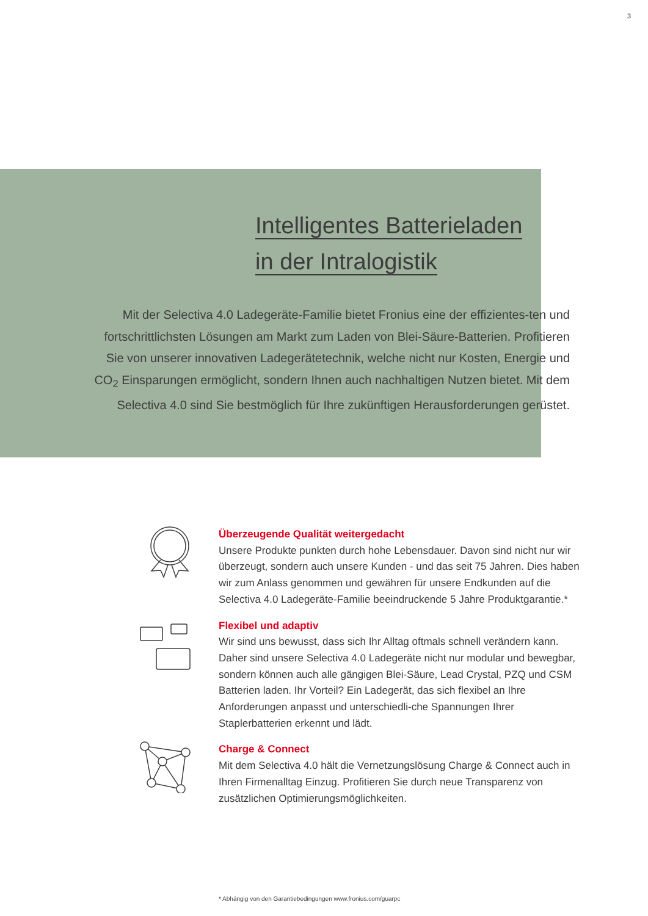3
Intelligentes Batterieladen
in der Intralogistik
Mit der Selectiva 4.0 Ladegeräte-Familie bietet Fronius eine der effizientes-ten und fortschrittlichsten Lösungen am Markt zum Laden von Blei-Säure-Batterien. Profitieren Sie von unserer innovativen Ladegerätetechnik, welche nicht nur Kosten, Energie und CO<sub>2</sub> Einsparungen ermöglicht, sondern Ihnen auch nachhaltigen Nutzen bietet. Mit dem Selectiva 4.0 sind Sie bestmöglich für Ihre zukünftigen Herausforderungen gerüstet.
Überzeugende Qualität weitergedacht
Unsere Produkte punkten durch hohe Lebensdauer. Davon sind nicht nur wir überzeugt, sondern auch unsere Kunden - und das seit 75 Jahren. Dies haben wir zum Anlass genommen und gewähren für unsere Endkunden auf die Selectiva 4.0 Ladegeräte-Familie beeindruckende 5 Jahre Produktgarantie.*
Flexibel und adaptiv
Wir sind uns bewusst, dass sich Ihr Alltag oftmals schnell verändern kann. Daher sind unsere Selectiva 4.0 Ladegeräte nicht nur modular und bewegbar, sondern können auch alle gängigen Blei-Säure, Lead Crystal, PZQ und CSM Batterien laden. Ihr Vorteil? Ein Ladegerät, das sich flexibel an Ihre Anforderungen anpasst und unterschiedli-che Spannungen Ihrer Staplerbatterien erkennt und lädt.
Charge & Connect
Mit dem Selectiva 4.0 hält die Vernetzungslösung Charge & Connect auch in Ihren Firmenalltag Einzug. Profitieren Sie durch neue Transparenz von zusätzlichen Optimierungsmöglichkeiten.
* Abhängig von den Garantiebedingungen www.fronius.com/guarpc